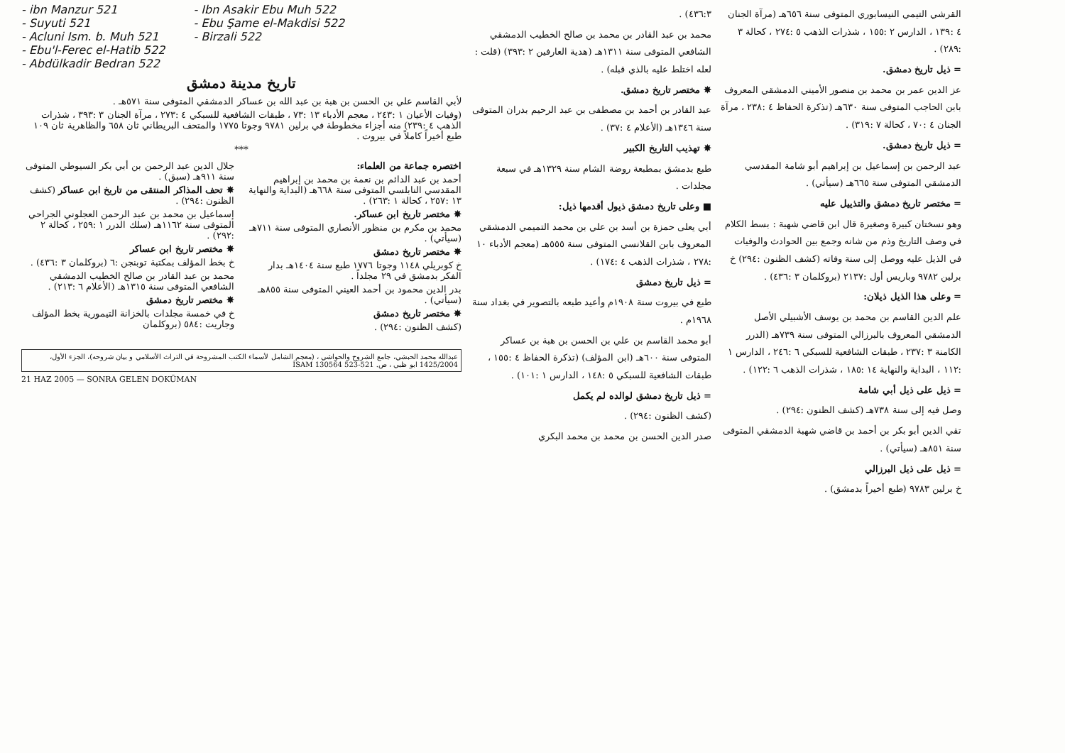- ibn Manzur 521
- Suyuti 521
- Acluni Ism. b. Muh 521
- Ebu'l-Ferec el-Hatib 522
- Abdülkadir Bedran 522
- Ibn Asakir Ebu Muh 522
- Ebu Şame el-Makdisi 522
- Birzali 522
تاريخ مدينة دمشق
لأبي القاسم علي بن الحسن بن هبة بن عبد الله بن عساكر الدمشقي المتوفى سنة ٥٧١هـ .
(وفيات الأعيان ١ :٢٤٣ ، معجم الأدباء ١٣ :٧٣ ، طبقات الشافعية للسبكي ٤ :٢٧٣ ، مرآة الجنان ٣ :٣٩٣ ، شذرات الذهب ٤ :٢٣٩) منه أجزاء مخطوطة في برلين ٩٧٨١ وجوتا ١٧٧٥ والمتحف البريطاني ثان ٦٥٨ والظاهرية ثان ١٠٩ طبع أخيراً كاملاً في بيروت .
***
اختصره جماعة من العلماء:
أحمد بن عبد الدائم بن نعمة بن محمد بن إبراهيم المقدسي النابلسي المتوفى سنة ٦٦٨هـ (البداية والنهاية ١٣ :٢٥٧ ، كحالة ١ :٢٦٣) .
✸ مختصر تاريخ ابن عساكر.
محمد بن مكرم بن منظور الأنصاري المتوفى سنة ٧١١هـ (سيأتي) .
✸ مختصر تاريخ دمشق
خ كوبريلي ١١٤٨ وجوتا ١٧٧٦ طبع سنة ١٤٠٤هـ بدار الفكر بدمشق في ٢٩ مجلداً .
بدر الدين محمود بن أحمد العيني المتوفى سنة ٨٥٥هـ (سيأتي) .
✸ مختصر تاريخ دمشق
(كشف الظنون :٢٩٤) .
جلال الدين عبد الرحمن بن أبي بكر السيوطي المتوفى سنة ٩١١هـ (سبق) .
✸ تحف المذاكر المنتقى من تاريخ ابن عساكر (كشف الظنون :٢٩٤) .
إسماعيل بن محمد بن عبد الرحمن العجلوني الجراحي المتوفى سنة ١١٦٢هـ (سلك الدرر ١ :٢٥٩ ، كحالة ٢ :٢٩٢) .
✸ مختصر تاريخ ابن عساكر
خ بخط المؤلف بمكتبة توبنجن :٦ (بروكلمان ٣ :٤٣٦) .
محمد بن عبد القادر بن صالح الخطيب الدمشقي الشافعي المتوفى سنة ١٣١٥هـ (الأعلام ٦ :٢١٣) .
✸ مختصر تاريخ دمشق
خ في خمسة مجلدات بالخزانة التيمورية بخط المؤلف وجاريت :٥٨٤ (بروكلمان
عبدالله محمد الحبشي، جامع الشروح والحواشي ، (معجم الشامل لأسماء الكتب المشروحة في التراث الأسلامي و بيان شروحه)، الجزء الأول، 1425/2004 ابو ظبي ، ص. 521-523 İSAM 130564
21 HAZ 2005 — SONRA GELEN DOKÜMAN
٤٣٦:٣) .
محمد بن عبد القادر بن محمد بن صالح الخطيب الدمشقي الشافعي المتوفى سنة ١٣١١هـ (هدية العارفين ٢ :٣٩٣) (قلت : لعله اختلط عليه بالذي قبله) .
✸ مختصر تاريخ دمشق.
عبد القادر بن أحمد بن مصطفى بن عبد الرحيم بدران المتوفى سنة ١٣٤٦هـ (الأعلام ٤ :٣٧) .
✸ تهذيب التاريخ الكبير
طبع بدمشق بمطبعة روضة الشام سنة ١٣٢٩هـ في سبعة مجلدات .
■ وعلى تاريخ دمشق ذيول أقدمها ذيل:
أبي يعلى حمزة بن أسد بن علي بن محمد التميمي الدمشقي المعروف بابن القلانسي المتوفى سنة ٥٥٥هـ (معجم الأدباء ١٠ :٢٧٨ ، شذرات الذهب ٤ :١٧٤) .
= ذيل تاريخ دمشق
طبع في بيروت سنة ١٩٠٨م وأعيد طبعه بالتصوير في بغداد سنة ١٩٦٨م .
أبو محمد القاسم بن علي بن الحسن بن هبة بن عساكر المتوفى سنة ٦٠٠هـ (ابن المؤلف) (تذكرة الحفاظ ٤ :١٥٥ ، طبقات الشافعية للسبكي ٥ :١٤٨ ، الدارس ١ :١٠١) .
= ذيل تاريخ دمشق لوالده لم يكمل
(كشف الظنون :٢٩٤) .
صدر الدين الحسن بن محمد بن محمد البكري
القرشي التيمي النيسابوري المتوفى سنة ٦٥٦هـ (مرآة الجنان ٤ :١٣٩ ، الدارس ٢ :١٥٥ ، شذرات الذهب ٥ :٢٧٤ ، كحالة ٣ :٢٨٩) .
= ذيل تاريخ دمشق.
عز الدين عمر بن محمد بن منصور الأميني الدمشقي المعروف بابن الحاجب المتوفى سنة ٦٣٠هـ (تذكرة الحفاظ ٤ :٢٣٨ ، مرآة الجنان ٤ :٧٠ ، كحالة ٧ :٣١٩) .
= ذيل تاريخ دمشق.
عبد الرحمن بن إسماعيل بن إبراهيم أبو شامة المقدسي الدمشقي المتوفى سنة ٦٦٥هـ (سيأتي) .
= مختصر تاريخ دمشق والتذييل عليه
وهو نسختان كبيرة وصغيرة قال ابن قاضي شهبة : بسط الكلام في وصف التاريخ وذم من شانه وجمع بين الحوادث والوفيات في الذيل عليه ووصل إلى سنة وفاته (كشف الظنون :٢٩٤) خ برلين ٩٧٨٢ وباريس أول :٢١٣٧ (بروكلمان ٣ :٤٣٦) .
= وعلى هذا الذيل ذيلان:
علم الدين القاسم بن محمد بن يوسف الأشبيلي الأصل الدمشقي المعروف بالبرزالي المتوفى سنة ٧٣٩هـ (الدرر الكامنة ٣ :٢٣٧ ، طبقات الشافعية للسبكي ٦ :٢٤٦ ، الدارس ١ :١١٢ ، البداية والنهاية ١٤ :١٨٥ ، شذرات الذهب ٦ :١٢٢) .
= ذيل على ذيل أبي شامة
وصل فيه إلى سنة ٧٣٨هـ (كشف الظنون :٢٩٤) .
تقي الدين أبو بكر بن أحمد بن قاضي شهبة الدمشقي المتوفى سنة ٨٥١هـ (سيأتي) .
= ذيل على ذيل البرزالي
خ برلين ٩٧٨٣ (طبع أخيراً بدمشق) .